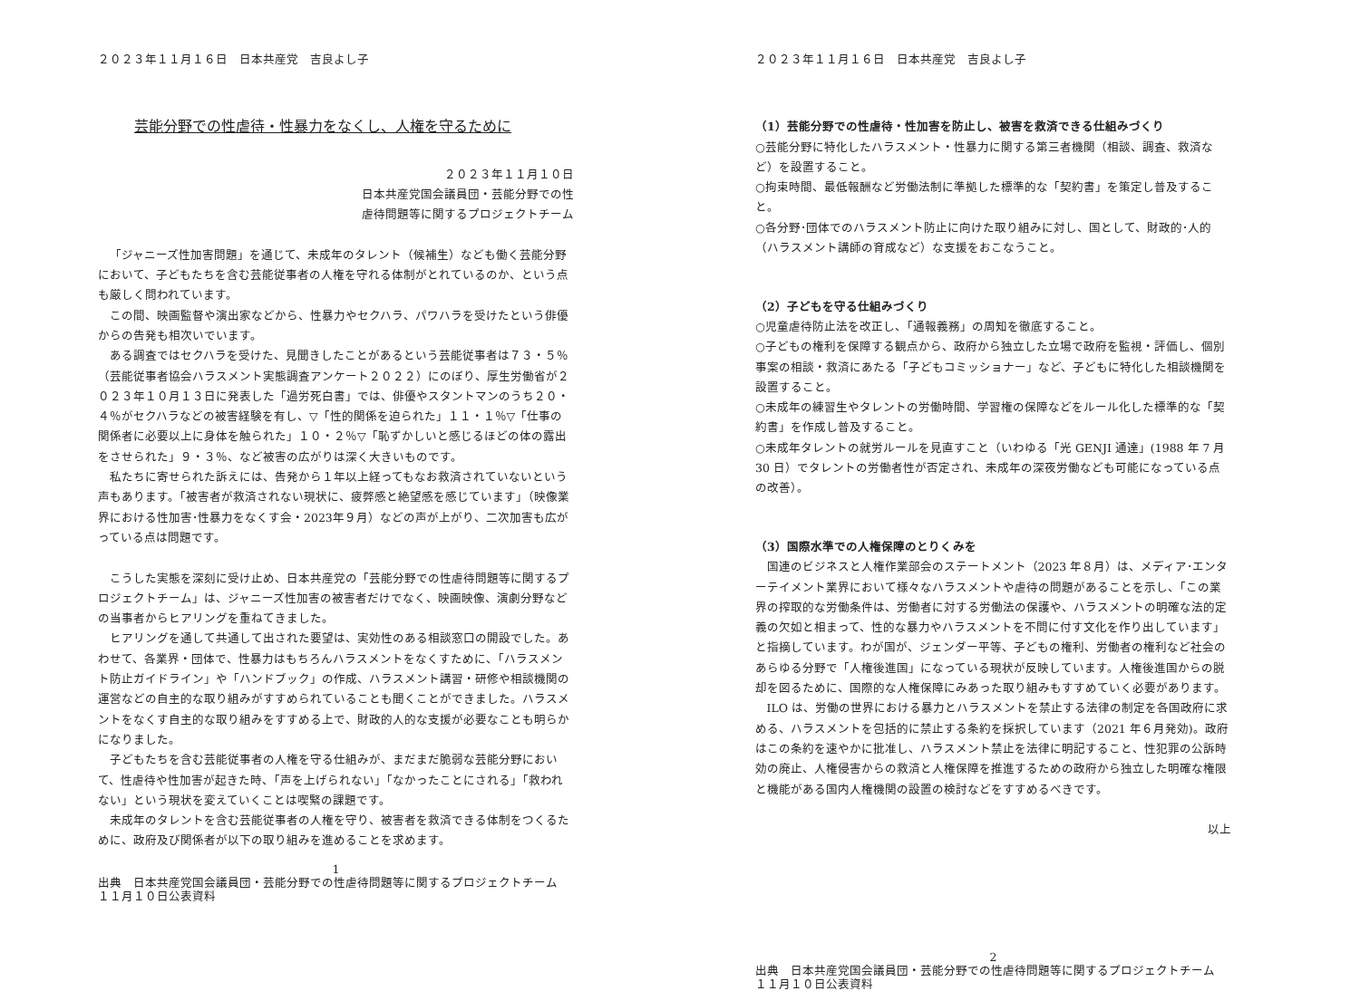２０２３年１１月１６日　日本共産党　吉良よし子
芸能分野での性虐待・性暴力をなくし、人権を守るために
２０２３年１１月１０日
日本共産党国会議員団・芸能分野での性
虐待問題等に関するプロジェクトチーム
「ジャニーズ性加害問題」を通じて、未成年のタレント（候補生）なども働く芸能分野において、子どもたちを含む芸能従事者の人権を守れる体制がとれているのか、という点も厳しく問われています。
この間、映画監督や演出家などから、性暴力やセクハラ、パワハラを受けたという俳優からの告発も相次いでいます。
ある調査ではセクハラを受けた、見聞きしたことがあるという芸能従事者は７３・５％（芸能従事者協会ハラスメント実態調査アンケート２０２２）にのぼり、厚生労働省が２０２３年１０月１３日に発表した「過労死白書」では、俳優やスタントマンのうち２０・４％がセクハラなどの被害経験を有し、▽「性的関係を迫られた」１１・１％▽「仕事の関係者に必要以上に身体を触られた」１０・２％▽「恥ずかしいと感じるほどの体の露出をさせられた」９・３％、など被害の広がりは深く大きいものです。
私たちに寄せられた訴えには、告発から１年以上経ってもなお救済されていないという声もあります。「被害者が救済されない現状に、疲弊感と絶望感を感じています」（映像業界における性加害･性暴力をなくす会・2023年９月）などの声が上がり、二次加害も広がっている点は問題です。
こうした実態を深刻に受け止め、日本共産党の「芸能分野での性虐待問題等に関するプロジェクトチーム」は、ジャニーズ性加害の被害者だけでなく、映画映像、演劇分野などの当事者からヒアリングを重ねてきました。
ヒアリングを通して共通して出された要望は、実効性のある相談窓口の開設でした。あわせて、各業界・団体で、性暴力はもちろんハラスメントをなくすために、「ハラスメント防止ガイドライン」や「ハンドブック」の作成、ハラスメント講習・研修や相談機関の運営などの自主的な取り組みがすすめられていることも聞くことができました。ハラスメントをなくす自主的な取り組みをすすめる上で、財政的人的な支援が必要なことも明らかになりました。
子どもたちを含む芸能従事者の人権を守る仕組みが、まだまだ脆弱な芸能分野において、性虐待や性加害が起きた時、「声を上げられない」「なかったことにされる」「救われない」という現状を変えていくことは喫緊の課題です。
未成年のタレントを含む芸能従事者の人権を守り、被害者を救済できる体制をつくるために、政府及び関係者が以下の取り組みを進めることを求めます。
1
出典　日本共産党国会議員団・芸能分野での性虐待問題等に関するプロジェクトチーム
１１月１０日公表資料
２０２３年１１月１６日　日本共産党　吉良よし子
（1）芸能分野での性虐待・性加害を防止し、被害を救済できる仕組みづくり
○芸能分野に特化したハラスメント・性暴力に関する第三者機関（相談、調査、救済など）を設置すること。
○拘束時間、最低報酬など労働法制に準拠した標準的な「契約書」を策定し普及すること。
○各分野･団体でのハラスメント防止に向けた取り組みに対し、国として、財政的･人的（ハラスメント講師の育成など）な支援をおこなうこと。
（2）子どもを守る仕組みづくり
○児童虐待防止法を改正し、「通報義務」の周知を徹底すること。
○子どもの権利を保障する観点から、政府から独立した立場で政府を監視・評価し、個別事案の相談・救済にあたる「子どもコミッショナー」など、子どもに特化した相談機関を設置すること。
○未成年の練習生やタレントの労働時間、学習権の保障などをルール化した標準的な「契約書」を作成し普及すること。
○未成年タレントの就労ルールを見直すこと（いわゆる「光 GENJI 通達」(1988 年 7 月 30 日）でタレントの労働者性が否定され、未成年の深夜労働なども可能になっている点の改善）。
（3）国際水準での人権保障のとりくみを
国連のビジネスと人権作業部会のステートメント（2023 年８月）は、メディア･エンターテイメント業界において様々なハラスメントや虐待の問題があることを示し、「この業界の搾取的な労働条件は、労働者に対する労働法の保護や、ハラスメントの明確な法的定義の欠如と相まって、性的な暴力やハラスメントを不問に付す文化を作り出しています」と指摘しています。わが国が、ジェンダー平等、子どもの権利、労働者の権利など社会のあらゆる分野で「人権後進国」になっている現状が反映しています。人権後進国からの脱却を図るために、国際的な人権保障にみあった取り組みもすすめていく必要があります。
ILO は、労働の世界における暴力とハラスメントを禁止する法律の制定を各国政府に求める、ハラスメントを包括的に禁止する条約を採択しています（2021 年６月発効)。政府はこの条約を速やかに批准し、ハラスメント禁止を法律に明記すること、性犯罪の公訴時効の廃止、人権侵害からの救済と人権保障を推進するための政府から独立した明確な権限と機能がある国内人権機関の設置の検討などをすすめるべきです。
以上
2
出典　日本共産党国会議員団・芸能分野での性虐待問題等に関するプロジェクトチーム
１１月１０日公表資料